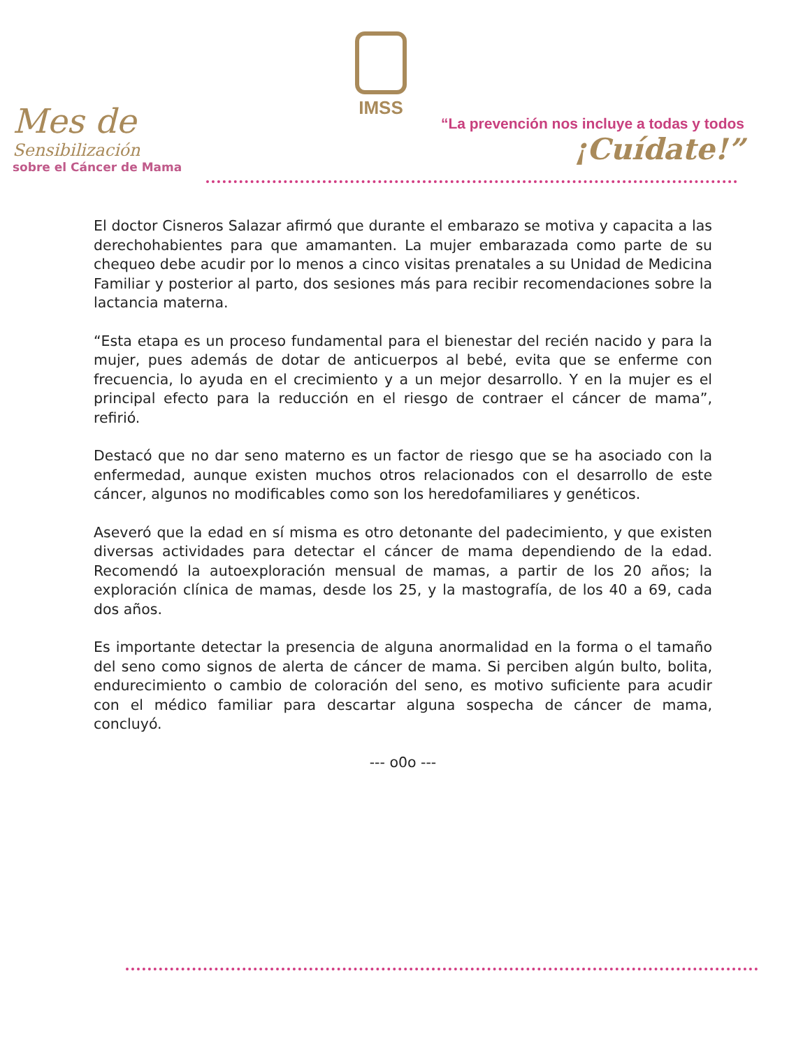IMSS
Mes de
Sensibilización
sobre el Cáncer de Mama
“La prevención nos incluye a todas y todos
¡Cuídate!”
El doctor Cisneros Salazar afirmó que durante el embarazo se motiva y capacita a las derechohabientes para que amamanten. La mujer embarazada como parte de su chequeo debe acudir por lo menos a cinco visitas prenatales a su Unidad de Medicina Familiar y posterior al parto, dos sesiones más para recibir recomendaciones sobre la lactancia materna.
“Esta etapa es un proceso fundamental para el bienestar del recién nacido y para la mujer, pues además de dotar de anticuerpos al bebé, evita que se enferme con frecuencia, lo ayuda en el crecimiento y a un mejor desarrollo. Y en la mujer es el principal efecto para la reducción en el riesgo de contraer el cáncer de mama”, refirió.
Destacó que no dar seno materno es un factor de riesgo que se ha asociado con la enfermedad, aunque existen muchos otros relacionados con el desarrollo de este cáncer, algunos no modificables como son los heredofamiliares y genéticos.
Aseveró que la edad en sí misma es otro detonante del padecimiento, y que existen diversas actividades para detectar el cáncer de mama dependiendo de la edad. Recomendó la autoexploración mensual de mamas, a partir de los 20 años; la exploración clínica de mamas, desde los 25, y la mastografía, de los 40 a 69, cada dos años.
Es importante detectar la presencia de alguna anormalidad en la forma o el tamaño del seno como signos de alerta de cáncer de mama. Si perciben algún bulto, bolita, endurecimiento o cambio de coloración del seno, es motivo suficiente para acudir con el médico familiar para descartar alguna sospecha de cáncer de mama, concluyó.
--- o0o ---